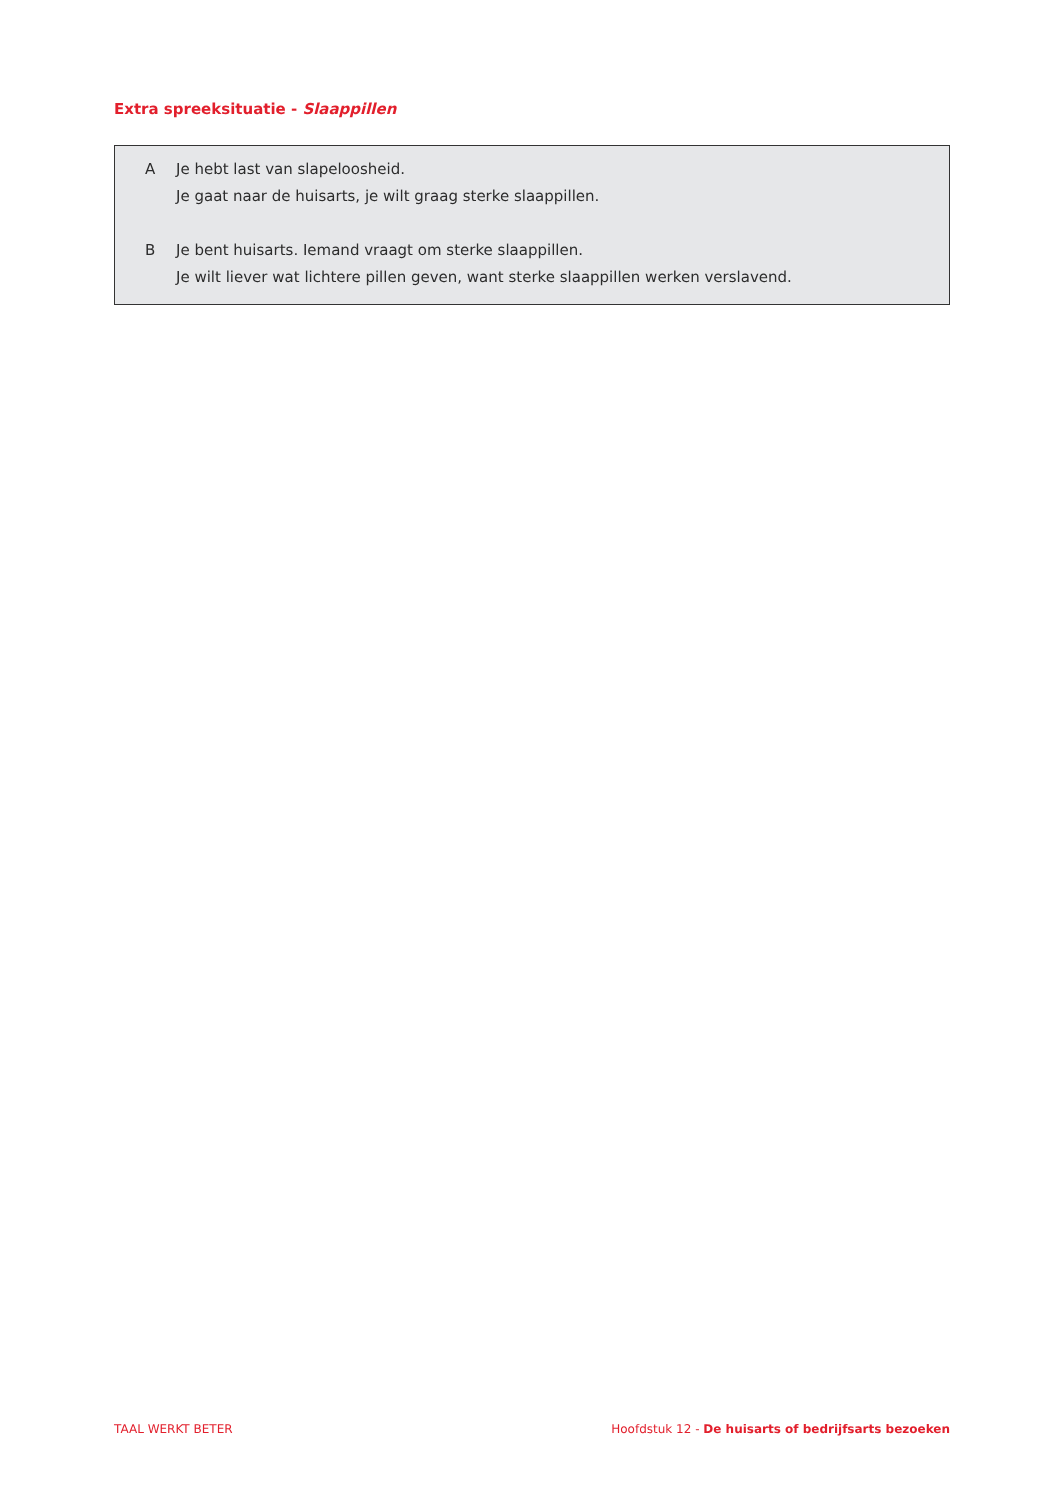Extra spreeksituatie - Slaappillen
A Je hebt last van slapeloosheid.
Je gaat naar de huisarts, je wilt graag sterke slaappillen.
B Je bent huisarts. Iemand vraagt om sterke slaappillen.
Je wilt liever wat lichtere pillen geven, want sterke slaappillen werken verslavend.
TAAL WERKT BETER Hoofdstuk 12 - De huisarts of bedrijfsarts bezoeken